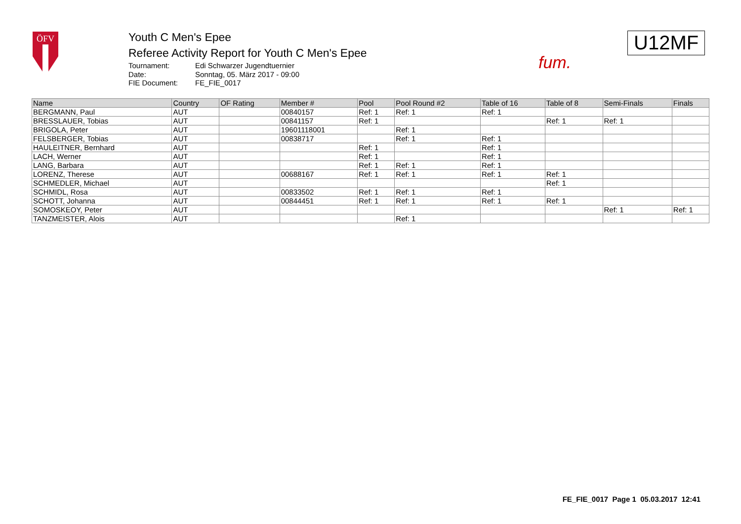ÖFV
Youth C Men's Epee
Referee Activity Report for Youth C Men's Epee
Tournament: Edi Schwarzer Jugendtuernier Date: Sonntag, 05. März 2017 - 09:00 FIE Document: FE_FIE_0017
fum.
U12MF
| Name | Country | OF Rating | Member # | Pool | Pool Round #2 | Table of 16 | Table of 8 | Semi-Finals | Finals |
| --- | --- | --- | --- | --- | --- | --- | --- | --- | --- |
| BERGMANN, Paul | AUT | | 00840157 | Ref: 1 | Ref: 1 | Ref: 1 | | | |
| BRESSLAUER, Tobias | AUT | | 00841157 | Ref: 1 | | | Ref: 1 | Ref: 1 | |
| BRIGOLA, Peter | AUT | | 19601118001 | | Ref: 1 | | | | |
| FELSBERGER, Tobias | AUT | | 00838717 | | Ref: 1 | Ref: 1 | | | |
| HAULEITNER, Bernhard | AUT | | | Ref: 1 | | Ref: 1 | | | |
| LACH, Werner | AUT | | | Ref: 1 | | Ref: 1 | | | |
| LANG, Barbara | AUT | | | Ref: 1 | Ref: 1 | Ref: 1 | | | |
| LORENZ, Therese | AUT | | 00688167 | Ref: 1 | Ref: 1 | Ref: 1 | Ref: 1 | | |
| SCHMEDLER, Michael | AUT | | | | | | Ref: 1 | | |
| SCHMIDL, Rosa | AUT | | 00833502 | Ref: 1 | Ref: 1 | Ref: 1 | | | |
| SCHOTT, Johanna | AUT | | 00844451 | Ref: 1 | Ref: 1 | Ref: 1 | Ref: 1 | | |
| SOMOSKEOY, Peter | AUT | | | | | | | Ref: 1 | Ref: 1 |
| TANZMEISTER, Alois | AUT | | | | Ref: 1 | | | | |
FE_FIE_0017 Page 1 05.03.2017 12:41